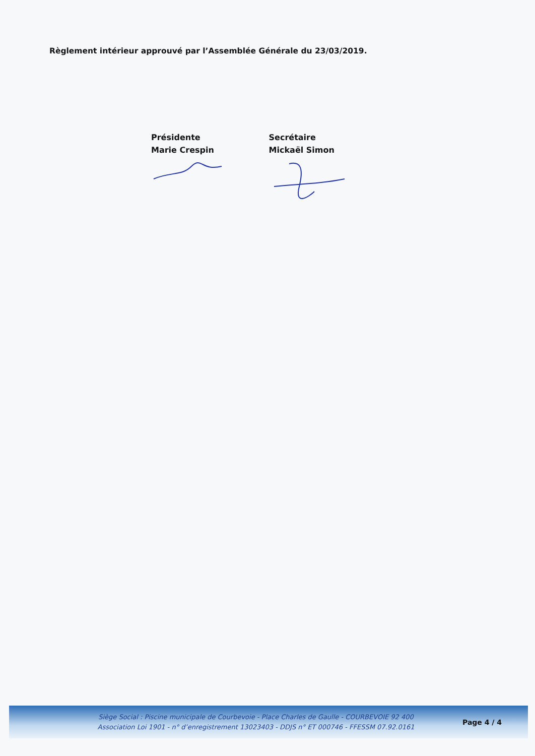Règlement intérieur approuvé par l’Assemblée Générale du 23/03/2019.
Présidente
Marie Crespin
Secrétaire
Mickaël Simon
Siège Social : Piscine municipale de Courbevoie - Place Charles de Gaulle - COURBEVOIE 92 400
Association Loi 1901 - n° d’enregistrement 13023403 - DDJS n° ET 000746 - FFESSM 07.92.0161
Page 4 / 4